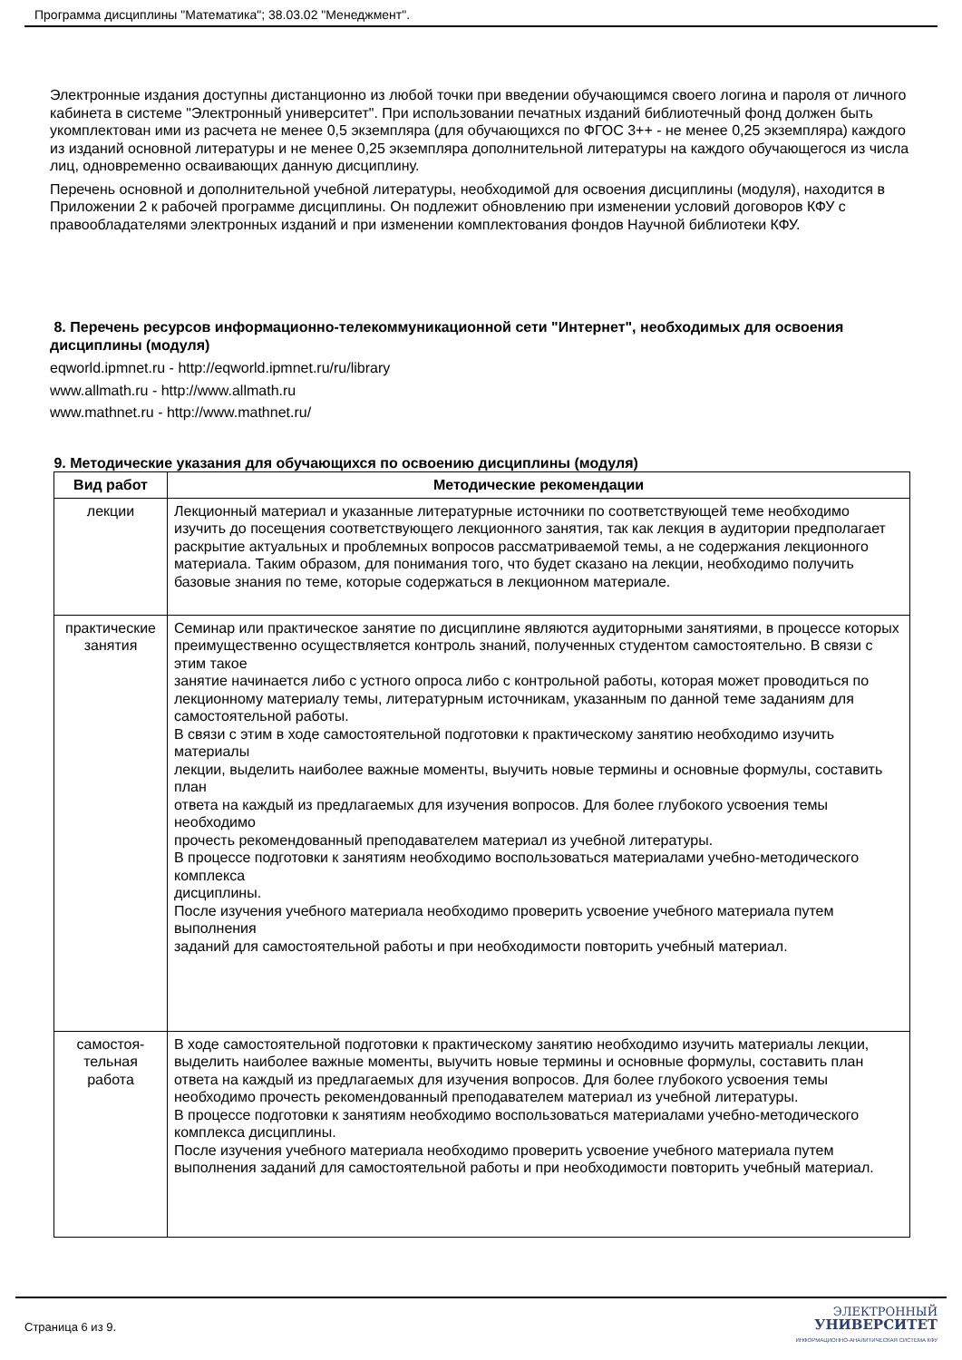Программа дисциплины "Математика"; 38.03.02 "Менеджмент".
Электронные издания доступны дистанционно из любой точки при введении обучающимся своего логина и пароля от личного кабинета в системе "Электронный университет". При использовании печатных изданий библиотечный фонд должен быть укомплектован ими из расчета не менее 0,5 экземпляра (для обучающихся по ФГОС 3++ - не менее 0,25 экземпляра) каждого из изданий основной литературы и не менее 0,25 экземпляра дополнительной литературы на каждого обучающегося из числа лиц, одновременно осваивающих данную дисциплину.
Перечень основной и дополнительной учебной литературы, необходимой для освоения дисциплины (модуля), находится в Приложении 2 к рабочей программе дисциплины. Он подлежит обновлению при изменении условий договоров КФУ с правообладателями электронных изданий и при изменении комплектования фондов Научной библиотеки КФУ.
8. Перечень ресурсов информационно-телекоммуникационной сети "Интернет", необходимых для освоения дисциплины (модуля)
eqworld.ipmnet.ru - http://eqworld.ipmnet.ru/ru/library
www.allmath.ru - http://www.allmath.ru
www.mathnet.ru - http://www.mathnet.ru/
9. Методические указания для обучающихся по освоению дисциплины (модуля)
| Вид работ | Методические рекомендации |
| --- | --- |
| лекции | Лекционный материал и указанные литературные источники по соответствующей теме необходимо изучить до посещения соответствующего лекционного занятия, так как лекция в аудитории предполагает раскрытие актуальных и проблемных вопросов рассматриваемой темы, а не содержания лекционного материала. Таким образом, для понимания того, что будет сказано на лекции, необходимо получить базовые знания по теме, которые содержаться в лекционном материале. |
| практические занятия | Семинар или практическое занятие по дисциплине являются аудиторными занятиями, в процессе которых преимущественно осуществляется контроль знаний, полученных студентом самостоятельно. В связи с этим такое занятие начинается либо с устного опроса либо с контрольной работы, которая может проводиться по лекционному материалу темы, литературным источникам, указанным по данной теме заданиям для самостоятельной работы. В связи с этим в ходе самостоятельной подготовки к практическому занятию необходимо изучить материалы лекции, выделить наиболее важные моменты, выучить новые термины и основные формулы, составить план ответа на каждый из предлагаемых для изучения вопросов. Для более глубокого усвоения темы необходимо прочесть рекомендованный преподавателем материал из учебной литературы. В процессе подготовки к занятиям необходимо воспользоваться материалами учебно-методического комплекса дисциплины. После изучения учебного материала необходимо проверить усвоение учебного материала путем выполнения заданий для самостоятельной работы и при необходимости повторить учебный материал. |
| самостоя- тельная работа | В ходе самостоятельной подготовки к практическому занятию необходимо изучить материалы лекции, выделить наиболее важные моменты, выучить новые термины и основные формулы, составить план ответа на каждый из предлагаемых для изучения вопросов. Для более глубокого усвоения темы необходимо прочесть рекомендованный преподавателем материал из учебной литературы. В процессе подготовки к занятиям необходимо воспользоваться материалами учебно-методического комплекса дисциплины. После изучения учебного материала необходимо проверить усвоение учебного материала путем выполнения заданий для самостоятельной работы и при необходимости повторить учебный материал. |
Страница 6 из 9.
ЭЛЕКТРОННЫЙ
УНИВЕРСИТЕТ
ИНФОРМАЦИОННО-АНАЛИТИЧЕСКАЯ СИСТЕМА КФУ